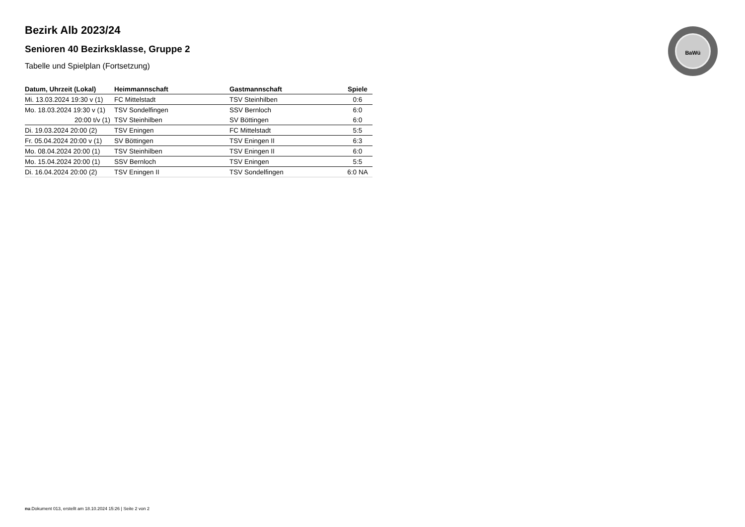BaWü
Bezirk Alb 2023/24
Senioren 40 Bezirksklasse, Gruppe 2
Tabelle und Spielplan (Fortsetzung)
| Datum, Uhrzeit (Lokal) | Heimmannschaft | Gastmannschaft | Spiele |
| --- | --- | --- | --- |
| Mi. 13.03.2024 19:30 v (1) | FC Mittelstadt | TSV Steinhilben | 0:6 |
| Mo. 18.03.2024 19:30 v (1) | TSV Sondelfingen | SSV Bernloch | 6:0 |
| 20:00 t/v (1) | TSV Steinhilben | SV Böttingen | 6:0 |
| Di. 19.03.2024 20:00 (2) | TSV Eningen | FC Mittelstadt | 5:5 |
| Fr. 05.04.2024 20:00 v (1) | SV Böttingen | TSV Eningen II | 6:3 |
| Mo. 08.04.2024 20:00 (1) | TSV Steinhilben | TSV Eningen II | 6:0 |
| Mo. 15.04.2024 20:00 (1) | SSV Bernloch | TSV Eningen | 5:5 |
| Di. 16.04.2024 20:00 (2) | TSV Eningen II | TSV Sondelfingen | 6:0 NA |
nu.Dokument 013, erstellt am 18.10.2024 15:26 | Seite 2 von 2